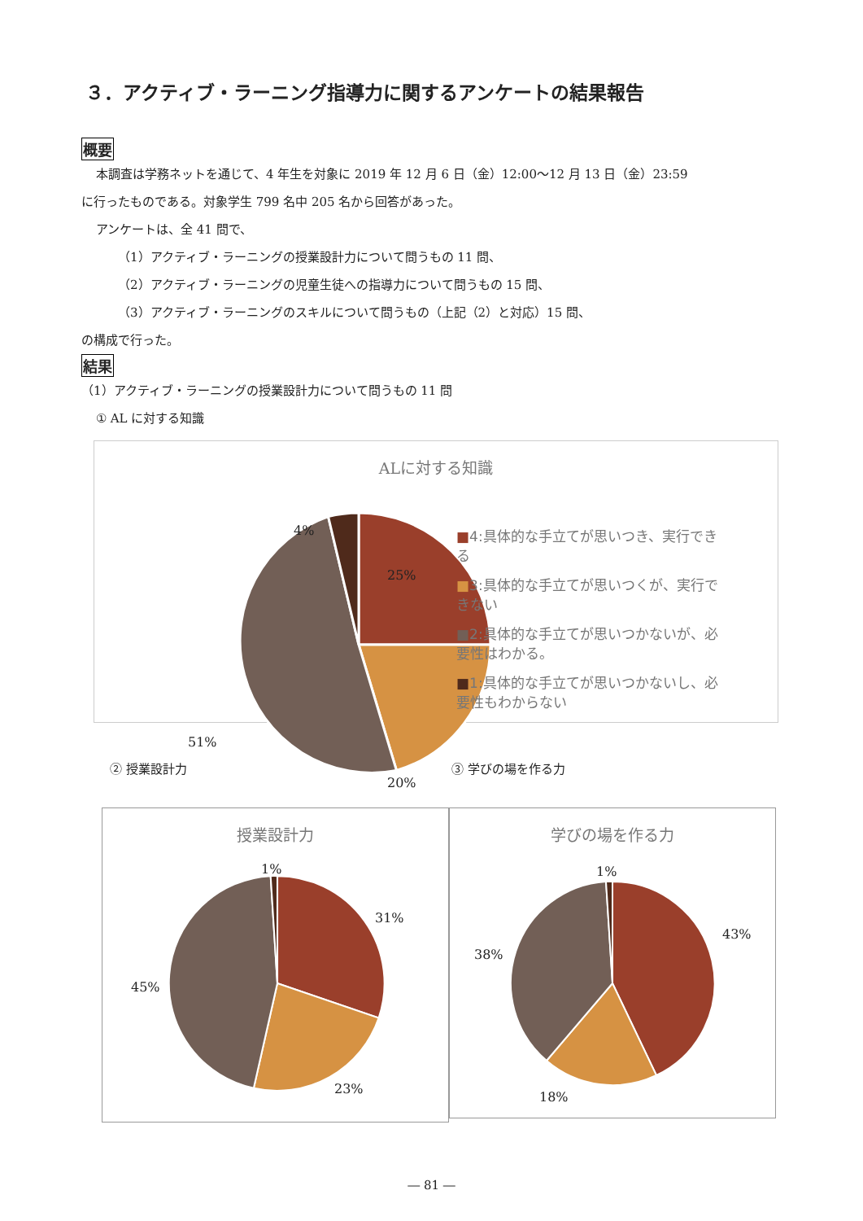３．アクティブ・ラーニング指導力に関するアンケートの結果報告
概要
本調査は学務ネットを通じて、4 年生を対象に 2019 年 12 月 6 日（金）12:00～12 月 13 日（金）23:59
に行ったものである。対象学生 799 名中 205 名から回答があった。
アンケートは、全 41 問で、
（1）アクティブ・ラーニングの授業設計力について問うもの 11 問、
（2）アクティブ・ラーニングの児童生徒への指導力について問うもの 15 問、
（3）アクティブ・ラーニングのスキルについて問うもの（上記（2）と対応）15 問、
の構成で行った。
結果
（1）アクティブ・ラーニングの授業設計力について問うもの 11 問
① AL に対する知識
ALに対する知識
4%
25%
20%
51%
■4:具体的な手立てが思いつき、実行できる
■3:具体的な手立てが思いつくが、実行できない
■2:具体的な手立てが思いつかないが、必要性はわかる。
■1:具体的な手立てが思いつかないし、必要性もわからない
② 授業設計力 ③ 学びの場を作る力
授業設計力
1%
31%
23%
45%
学びの場を作る力
1%
43%
18%
38%
― 81 ―